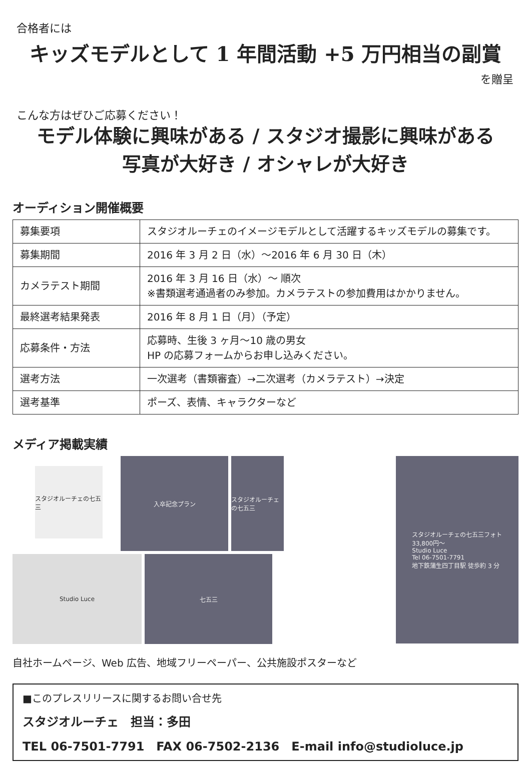合格者には
キッズモデルとして 1 年間活動 +5 万円相当の副賞
を贈呈
こんな方はぜひご応募ください！
モデル体験に興味がある / スタジオ撮影に興味がある
写真が大好き / オシャレが大好き
オーディション開催概要
| 募集要項 | スタジオルーチェのイメージモデルとして活躍するキッズモデルの募集です。 |
| 募集期間 | 2016 年 3 月 2 日（水）～2016 年 6 月 30 日（木） |
| カメラテスト期間 | 2016 年 3 月 16 日（水）～ 順次 ※書類選考通過者のみ参加。カメラテストの参加費用はかかりません。 |
| 最終選考結果発表 | 2016 年 8 月 1 日（月）（予定） |
| 応募条件・方法 | 応募時、生後 3 ヶ月～10 歳の男女 HP の応募フォームからお申し込みください。 |
| 選考方法 | 一次選考（書類審査）→二次選考（カメラテスト）→決定 |
| 選考基準 | ポーズ、表情、キャラクターなど |
メディア掲載実績
スタジオルーチェの七五三
入卒記念プラン
スタジオルーチェの七五三
Studio Luce
七五三
スタジオルーチェの七五三フォト
33,800円～
Studio Luce
Tel 06-7501-7791
地下鉄蒲生四丁目駅 徒歩約 3 分
自社ホームページ、Web 広告、地域フリーペーパー、公共施設ポスターなど
■このプレスリリースに関するお問い合せ先
スタジオルーチェ　担当：多田
TEL 06-7501-7791　FAX 06-7502-2136　E-mail info@studioluce.jp